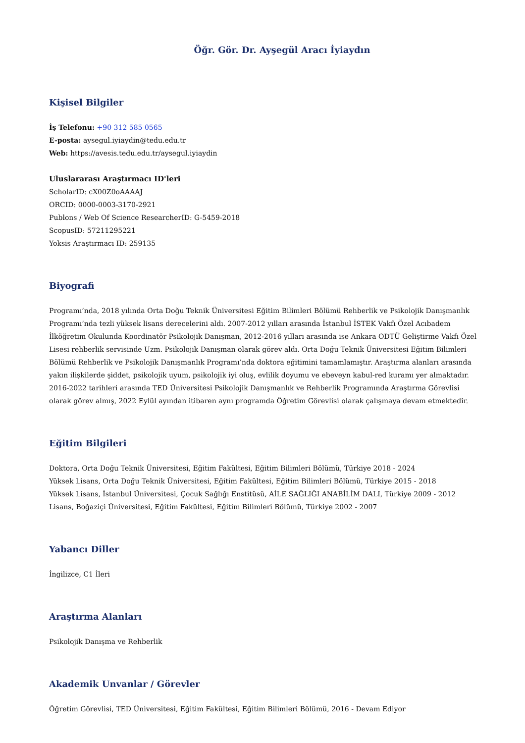Öğr. Gör. Dr. Ayşegül Aracı İyiaydın
Kişisel Bilgiler
İş Telefonu: +90 312 585 0565
E-posta: aysegul.iyiaydin@tedu.edu.tr
Web: https://avesis.tedu.edu.tr/aysegul.iyiaydin
Uluslararası Araştırmacı ID'leri
ScholarID: cX00Z0oAAAAJ
ORCID: 0000-0003-3170-2921
Publons / Web Of Science ResearcherID: G-5459-2018
ScopusID: 57211295221
Yoksis Araştırmacı ID: 259135
Biyografi
Programı’nda, 2018 yılında Orta Doğu Teknik Üniversitesi Eğitim Bilimleri Bölümü Rehberlik ve Psikolojik Danışmanlık Programı’nda tezli yüksek lisans derecelerini aldı. 2007-2012 yılları arasında İstanbul İSTEK Vakfı Özel Acıbadem İlköğretim Okulunda Koordinatör Psikolojik Danışman, 2012-2016 yılları arasında ise Ankara ODTÜ Geliştirme Vakfı Özel Lisesi rehberlik servisinde Uzm. Psikolojik Danışman olarak görev aldı. Orta Doğu Teknik Üniversitesi Eğitim Bilimleri Bölümü Rehberlik ve Psikolojik Danışmanlık Programı’nda doktora eğitimini tamamlamıştır. Araştırma alanları arasında yakın ilişkilerde şiddet, psikolojik uyum, psikolojik iyi oluş, evlilik doyumu ve ebeveyn kabul-red kuramı yer almaktadır. 2016-2022 tarihleri arasında TED Üniversitesi Psikolojik Danışmanlık ve Rehberlik Programında Araştırma Görevlisi olarak görev almış, 2022 Eylül ayından itibaren aynı programda Öğretim Görevlisi olarak çalışmaya devam etmektedir.
Eğitim Bilgileri
Doktora, Orta Doğu Teknik Üniversitesi, Eğitim Fakültesi, Eğitim Bilimleri Bölümü, Türkiye 2018 - 2024
Yüksek Lisans, Orta Doğu Teknik Üniversitesi, Eğitim Fakültesi, Eğitim Bilimleri Bölümü, Türkiye 2015 - 2018
Yüksek Lisans, İstanbul Üniversitesi, Çocuk Sağlığı Enstitüsü, AİLE SAĞLIĞI ANABİLİM DALI, Türkiye 2009 - 2012
Lisans, Boğaziçi Üniversitesi, Eğitim Fakültesi, Eğitim Bilimleri Bölümü, Türkiye 2002 - 2007
Yabancı Diller
İngilizce, C1 İleri
Araştırma Alanları
Psikolojik Danışma ve Rehberlik
Akademik Unvanlar / Görevler
Öğretim Görevlisi, TED Üniversitesi, Eğitim Fakültesi, Eğitim Bilimleri Bölümü, 2016 - Devam Ediyor